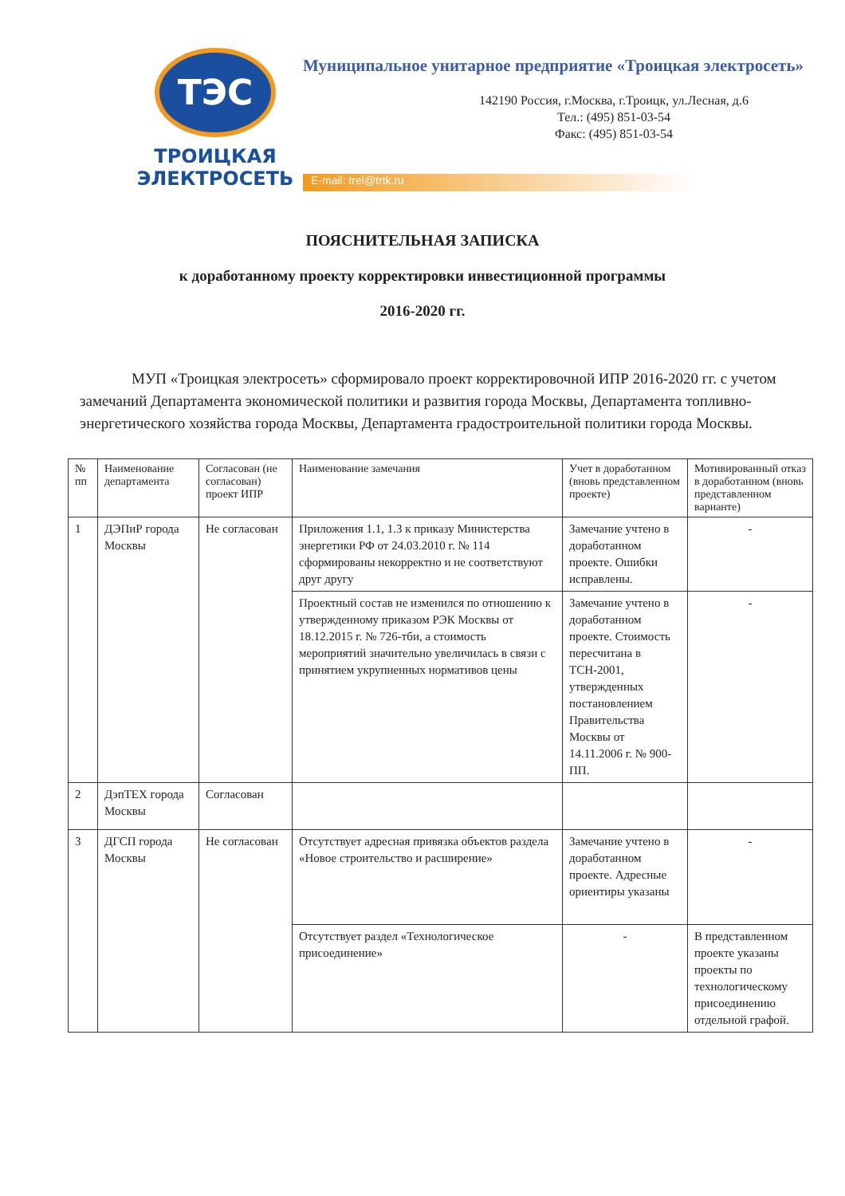ТЭС
ТРОИЦКАЯ
ЭЛЕКТРОСЕТЬ
Муниципальное унитарное предприятие «Троицкая электросеть»
142190 Россия, г.Москва, г.Троицк, ул.Лесная, д.6
Тел.: (495) 851-03-54
Факс: (495) 851-03-54
E-mail: trel@trtk.ru
ПОЯСНИТЕЛЬНАЯ ЗАПИСКА
к доработанному проекту корректировки инвестиционной программы
2016-2020 гг.
МУП «Троицкая электросеть» сформировало проект корректировочной ИПР 2016-2020 гг. с учетом замечаний Департамента экономической политики и развития города Москвы, Департамента топливно-энергетического хозяйства города Москвы, Департамента градостроительной политики города Москвы.
| № пп | Наименование департамента | Согласован (не согласован) проект ИПР | Наименование замечания | Учет в доработанном (вновь представленном проекте) | Мотивированный отказ в доработанном (вновь представленном варианте) |
| --- | --- | --- | --- | --- | --- |
| 1 | ДЭПиР города Москвы | Не согласован | Приложения 1.1, 1.3 к приказу Министерства энергетики РФ от 24.03.2010 г. № 114 сформированы некорректно и не соответствуют друг другу | Замечание учтено в доработанном проекте. Ошибки исправлены. | - |
| | | | Проектный состав не изменился по отношению к утвержденному приказом РЭК Москвы от 18.12.2015 г. № 726-тби, а стоимость мероприятий значительно увеличилась в связи с принятием укрупненных нормативов цены | Замечание учтено в доработанном проекте. Стоимость пересчитана в ТСН-2001, утвержденных постановлением Правительства Москвы от 14.11.2006 г. № 900-ПП. | - |
| 2 | ДэпТЕХ города Москвы | Согласован | | | |
| 3 | ДГСП города Москвы | Не согласован | Отсутствует адресная привязка объектов раздела «Новое строительство и расширение» | Замечание учтено в доработанном проекте. Адресные ориентиры указаны | - |
| | | | Отсутствует раздел «Технологическое присоединение» | - | В представленном проекте указаны проекты по технологическому присоединению отдельной графой. |